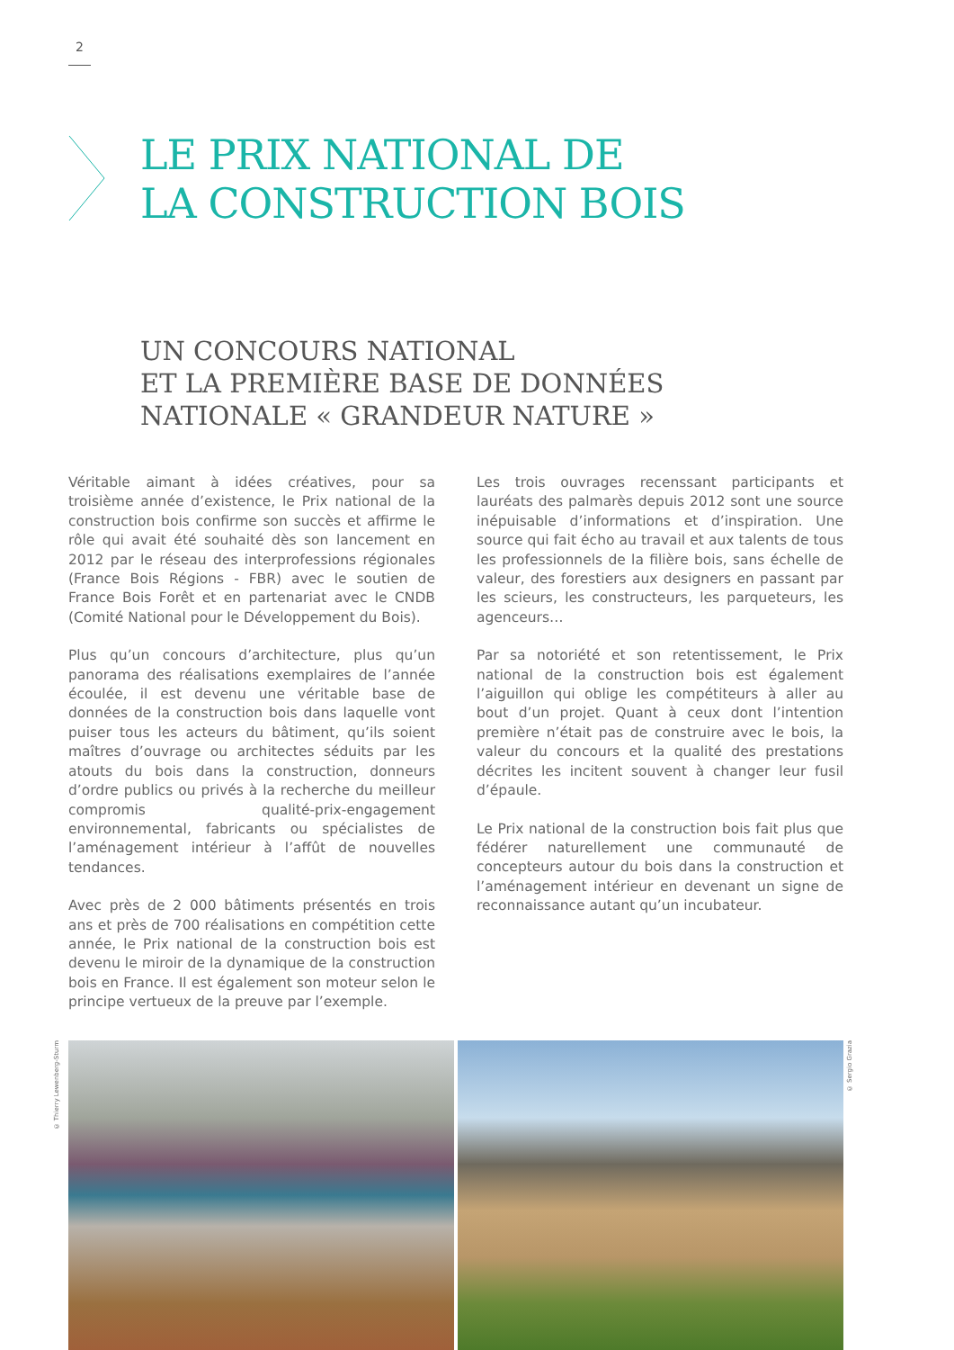2
LE PRIX NATIONAL DE
LA CONSTRUCTION BOIS
UN CONCOURS NATIONAL
ET LA PREMIÈRE BASE DE DONNÉES
NATIONALE « GRANDEUR NATURE »
Véritable aimant à idées créatives, pour sa troisième année d’existence, le Prix national de la construction bois confirme son succès et affirme le rôle qui avait été souhaité dès son lancement en 2012 par le réseau des interprofessions régionales (France Bois Régions - FBR) avec le soutien de France Bois Forêt et en partenariat avec le CNDB (Comité National pour le Développement du Bois).
Plus qu’un concours d’architecture, plus qu’un panorama des réalisations exemplaires de l’année écoulée, il est devenu une véritable base de données de la construction bois dans laquelle vont puiser tous les acteurs du bâtiment, qu’ils soient maîtres d’ouvrage ou architectes séduits par les atouts du bois dans la construction, donneurs d’ordre publics ou privés à la recherche du meilleur compromis qualité-prix-engagement environnemental, fabricants ou spécialistes de l’aménagement intérieur à l’affût de nouvelles tendances.
Avec près de 2 000 bâtiments présentés en trois ans et près de 700 réalisations en compétition cette année, le Prix national de la construction bois est devenu le miroir de la dynamique de la construction bois en France. Il est également son moteur selon le principe vertueux de la preuve par l’exemple.
Les trois ouvrages recenssant participants et lauréats des palmarès depuis 2012 sont une source inépuisable d’informations et d’inspiration. Une source qui fait écho au travail et aux talents de tous les professionnels de la filière bois, sans échelle de valeur, des forestiers aux designers en passant par les scieurs, les constructeurs, les parqueteurs, les agenceurs…
Par sa notoriété et son retentissement, le Prix national de la construction bois est également l’aiguillon qui oblige les compétiteurs à aller au bout d’un projet. Quant à ceux dont l’intention première n’était pas de construire avec le bois, la valeur du concours et la qualité des prestations décrites les incitent souvent à changer leur fusil d’épaule.
Le Prix national de la construction bois fait plus que fédérer naturellement une communauté de concepteurs autour du bois dans la construction et l’aménagement intérieur en devenant un signe de reconnaissance autant qu’un incubateur.
© Thierry Lewenberg-Sturm
© Sergio Grazia